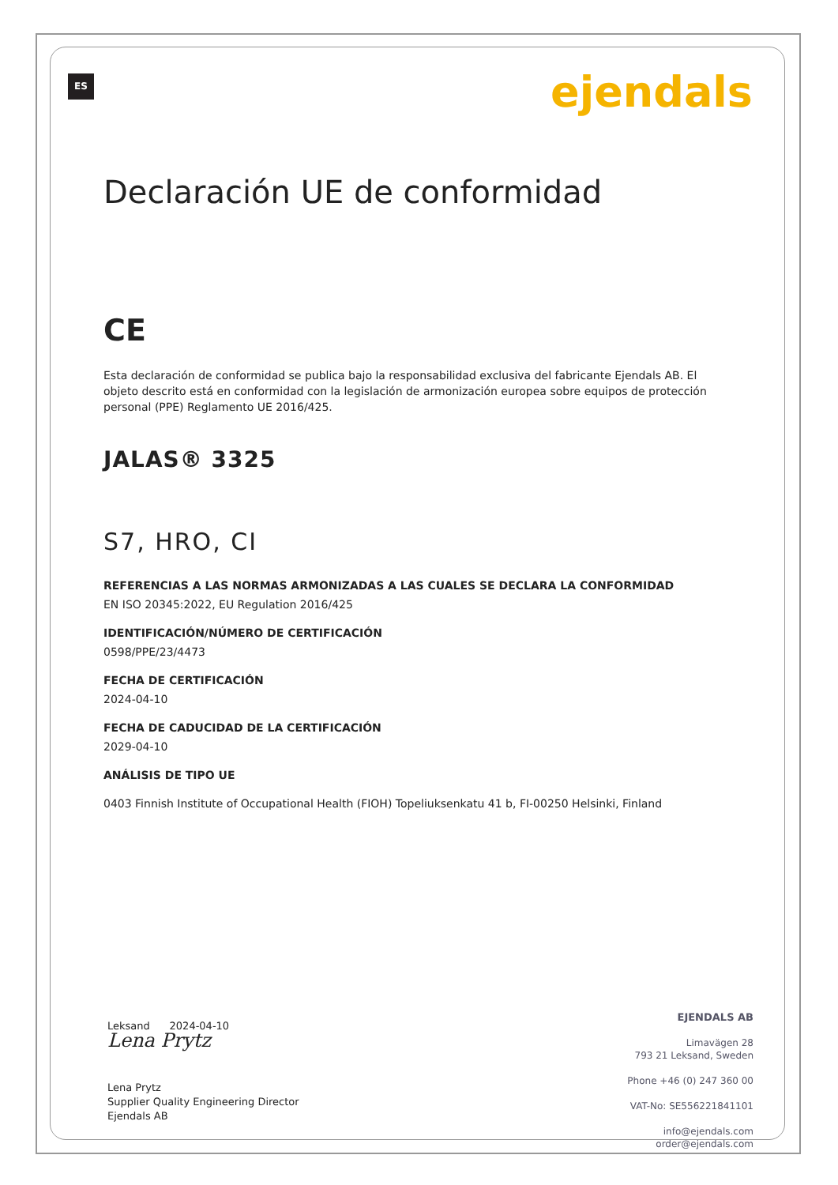ES ejendals
Declaración UE de conformidad
CE
Esta declaración de conformidad se publica bajo la responsabilidad exclusiva del fabricante Ejendals AB. El objeto descrito está en conformidad con la legislación de armonización europea sobre equipos de protección personal (PPE) Reglamento UE 2016/425.
JALAS® 3325
S7, HRO, CI
REFERENCIAS A LAS NORMAS ARMONIZADAS A LAS CUALES SE DECLARA LA CONFORMIDAD
EN ISO 20345:2022, EU Regulation 2016/425
IDENTIFICACIÓN/NÚMERO DE CERTIFICACIÓN
0598/PPE/23/4473
FECHA DE CERTIFICACIÓN
2024-04-10
FECHA DE CADUCIDAD DE LA CERTIFICACIÓN
2029-04-10
ANÁLISIS DE TIPO UE
0403 Finnish Institute of Occupational Health (FIOH) Topeliuksenkatu 41 b, FI-00250 Helsinki, Finland
Leksand 2024-04-10
Lena Prytz
Lena Prytz
Supplier Quality Engineering Director
Ejendals AB
EJENDALS AB
Limavägen 28
793 21 Leksand, Sweden
Phone +46 (0) 247 360 00
VAT-No: SE556221841101
info@ejendals.com
order@ejendals.com